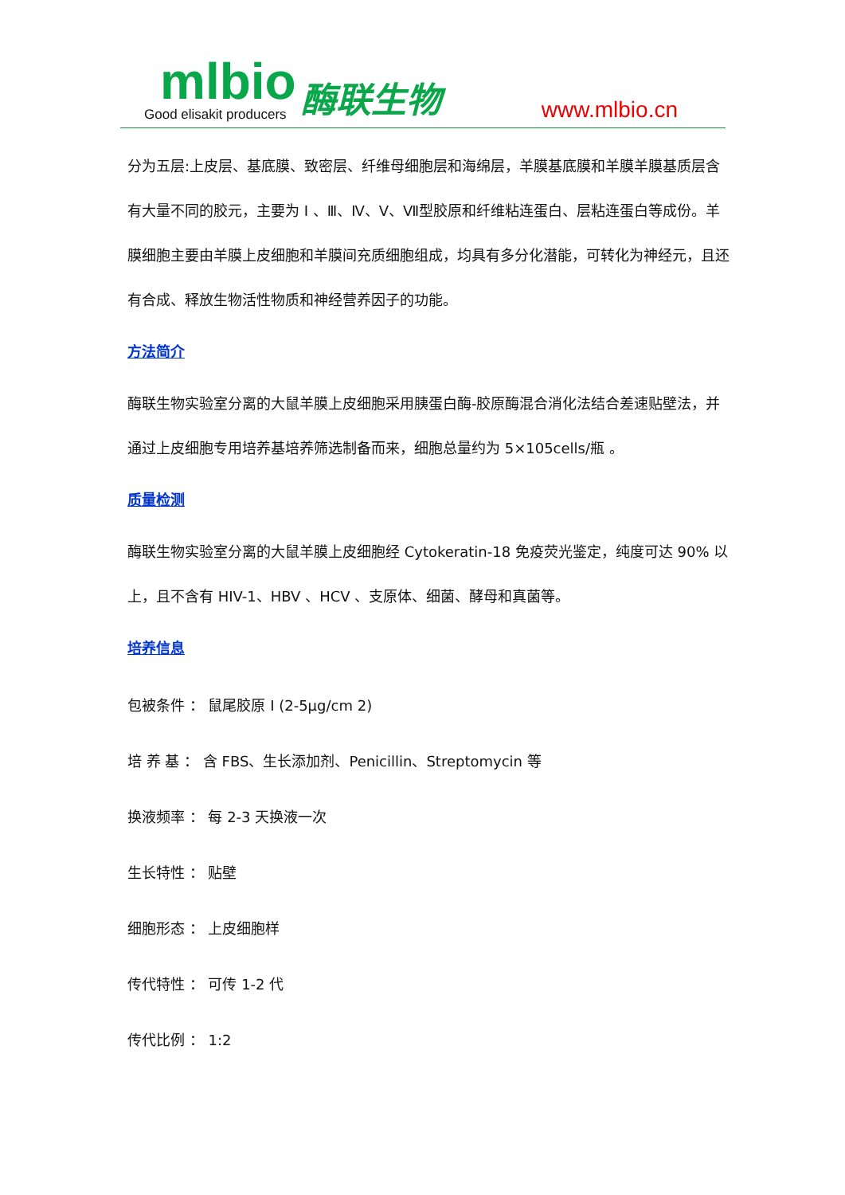mlbio
Good elisakit producers
酶联生物
www.mlbio.cn
分为五层:上皮层、基底膜、致密层、纤维母细胞层和海绵层，羊膜基底膜和羊膜羊膜基质层含有大量不同的胶元，主要为 I 、Ⅲ、Ⅳ、Ⅴ、Ⅶ型胶原和纤维粘连蛋白、层粘连蛋白等成份。羊膜细胞主要由羊膜上皮细胞和羊膜间充质细胞组成，均具有多分化潜能，可转化为神经元，且还有合成、释放生物活性物质和神经营养因子的功能。
方法简介
酶联生物实验室分离的大鼠羊膜上皮细胞采用胰蛋白酶-胶原酶混合消化法结合差速贴壁法，并通过上皮细胞专用培养基培养筛选制备而来，细胞总量约为 5×105cells/瓶 。
质量检测
酶联生物实验室分离的大鼠羊膜上皮细胞经 Cytokeratin-18 免疫荧光鉴定，纯度可达 90% 以上，且不含有 HIV-1、HBV 、HCV 、支原体、细菌、酵母和真菌等。
培养信息
包被条件 ： 鼠尾胶原 I (2-5μg/cm 2)
培 养 基 ： 含 FBS、生长添加剂、Penicillin、Streptomycin 等
换液频率 ： 每 2-3 天换液一次
生长特性 ： 贴壁
细胞形态 ： 上皮细胞样
传代特性 ： 可传 1-2 代
传代比例 ： 1:2